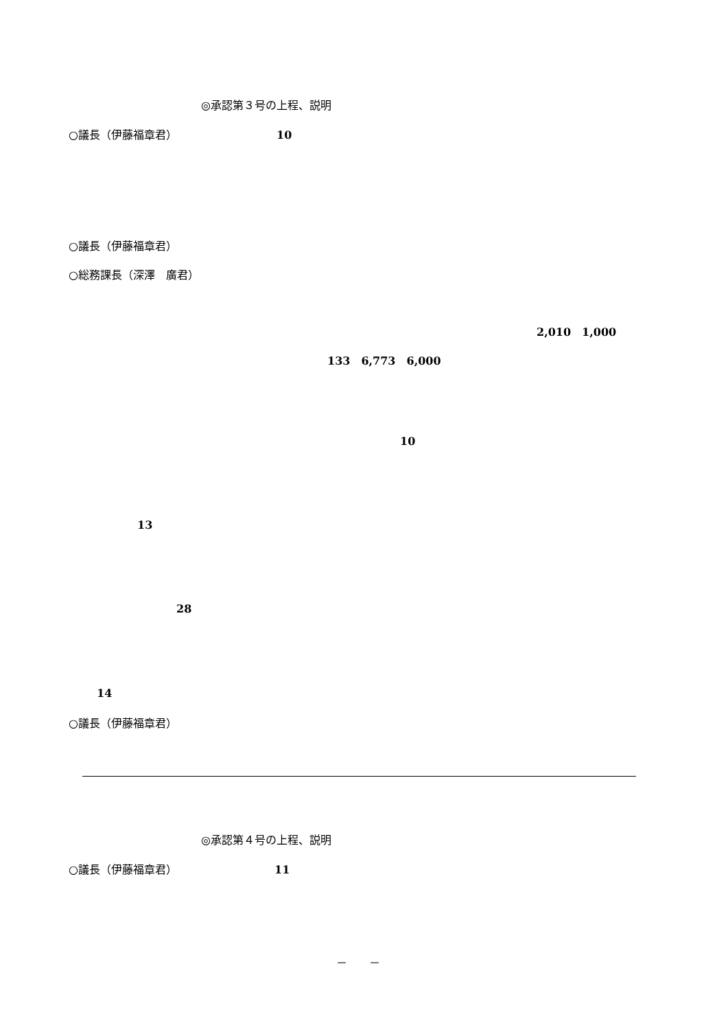◎承認第３号の上程、説明
○議長（伊藤福章君） 10
○議長（伊藤福章君）
○総務課長（深澤　廣君）
2,010　1,000
133　6,773　6,000
10
13
28
14
○議長（伊藤福章君）
◎承認第４号の上程、説明
○議長（伊藤福章君） 11
－　　－